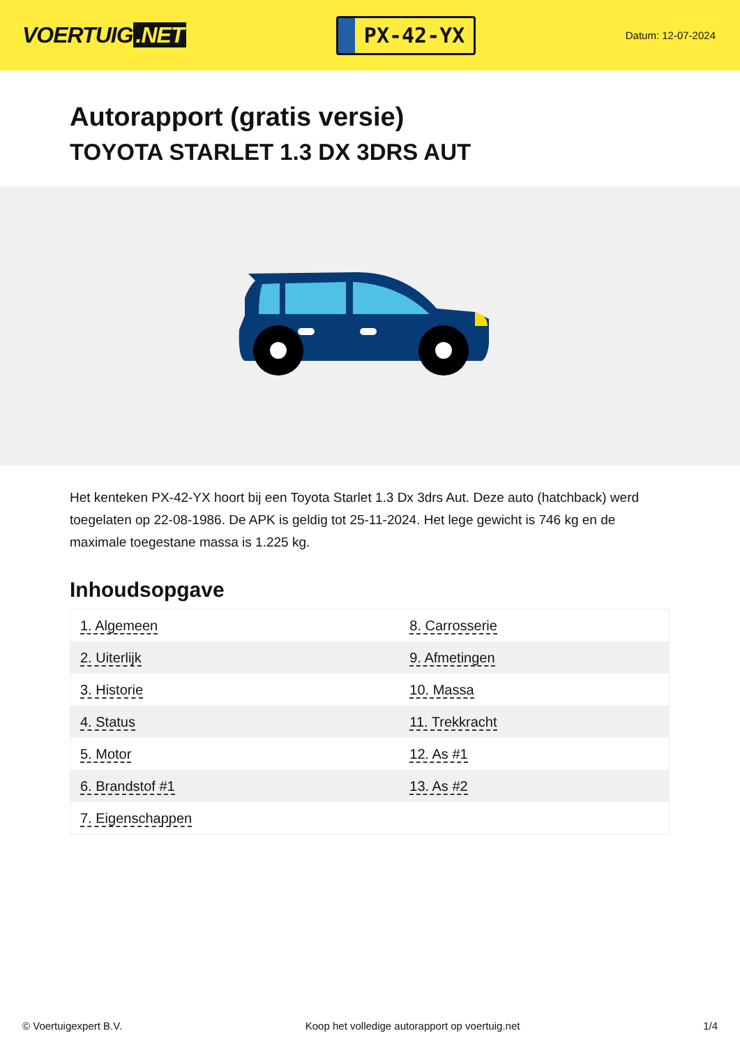VOERTUIG.NET
PX-42-YX
Datum: 12-07-2024
Autorapport (gratis versie)
TOYOTA STARLET 1.3 DX 3DRS AUT
Het kenteken PX-42-YX hoort bij een Toyota Starlet 1.3 Dx 3drs Aut. Deze auto (hatchback) werd toegelaten op 22-08-1986. De APK is geldig tot 25-11-2024. Het lege gewicht is 746 kg en de maximale toegestane massa is 1.225 kg.
Inhoudsopgave
| 1. Algemeen | 8. Carrosserie |
| 2. Uiterlijk | 9. Afmetingen |
| 3. Historie | 10. Massa |
| 4. Status | 11. Trekkracht |
| 5. Motor | 12. As #1 |
| 6. Brandstof #1 | 13. As #2 |
| 7. Eigenschappen | |
© Voertuigexpert B.V. Koop het volledige autorapport op voertuig.net 1/4